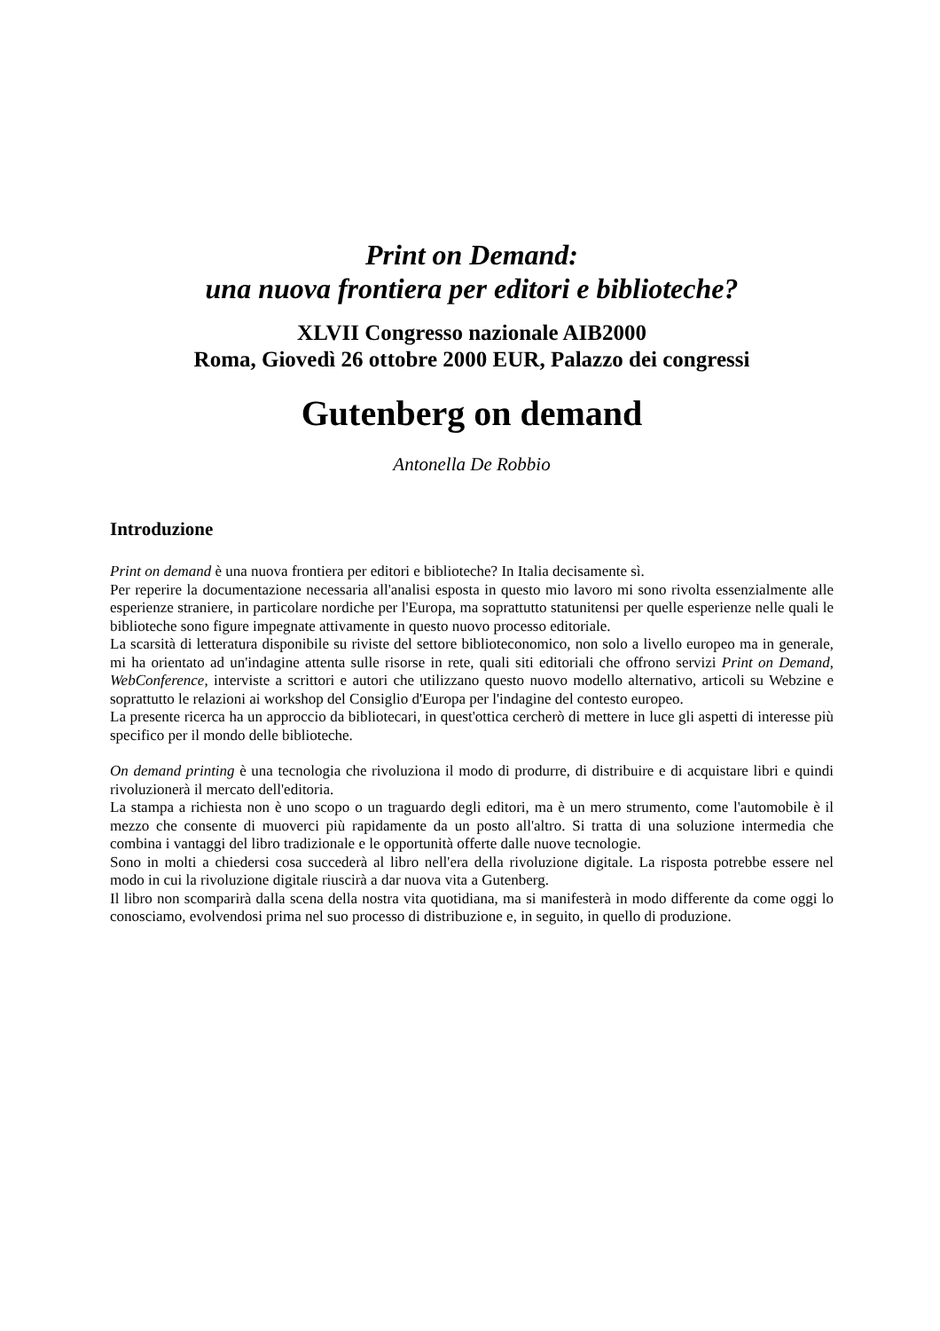Print on Demand:
una nuova frontiera per editori e biblioteche?
XLVII Congresso nazionale AIB2000
Roma, Giovedì 26 ottobre 2000 EUR, Palazzo dei congressi
Gutenberg on demand
Antonella De Robbio
Introduzione
Print on demand è una nuova frontiera per editori e biblioteche? In Italia decisamente sì.
Per reperire la documentazione necessaria all'analisi esposta in questo mio lavoro mi sono rivolta essenzialmente alle esperienze straniere, in particolare nordiche per l'Europa, ma soprattutto statunitensi per quelle esperienze nelle quali le biblioteche sono figure impegnate attivamente in questo nuovo processo editoriale.
La scarsità di letteratura disponibile su riviste del settore biblioteconomico, non solo a livello europeo ma in generale, mi ha orientato ad un'indagine attenta sulle risorse in rete, quali siti editoriali che offrono servizi Print on Demand, WebConference, interviste a scrittori e autori che utilizzano questo nuovo modello alternativo, articoli su Webzine e soprattutto le relazioni ai workshop del Consiglio d'Europa per l'indagine del contesto europeo.
La presente ricerca ha un approccio da bibliotecari, in quest'ottica cercherò di mettere in luce gli aspetti di interesse più specifico per il mondo delle biblioteche.
On demand printing è una tecnologia che rivoluziona il modo di produrre, di distribuire e di acquistare libri e quindi rivoluzionerà il mercato dell'editoria.
La stampa a richiesta non è uno scopo o un traguardo degli editori, ma è un mero strumento, come l'automobile è il mezzo che consente di muoverci più rapidamente da un posto all'altro. Si tratta di una soluzione intermedia che combina i vantaggi del libro tradizionale e le opportunità offerte dalle nuove tecnologie.
Sono in molti a chiedersi cosa succederà al libro nell'era della rivoluzione digitale. La risposta potrebbe essere nel modo in cui la rivoluzione digitale riuscirà a dar nuova vita a Gutenberg.
Il libro non scomparirà dalla scena della nostra vita quotidiana, ma si manifesterà in modo differente da come oggi lo conosciamo, evolvendosi prima nel suo processo di distribuzione e, in seguito, in quello di produzione.